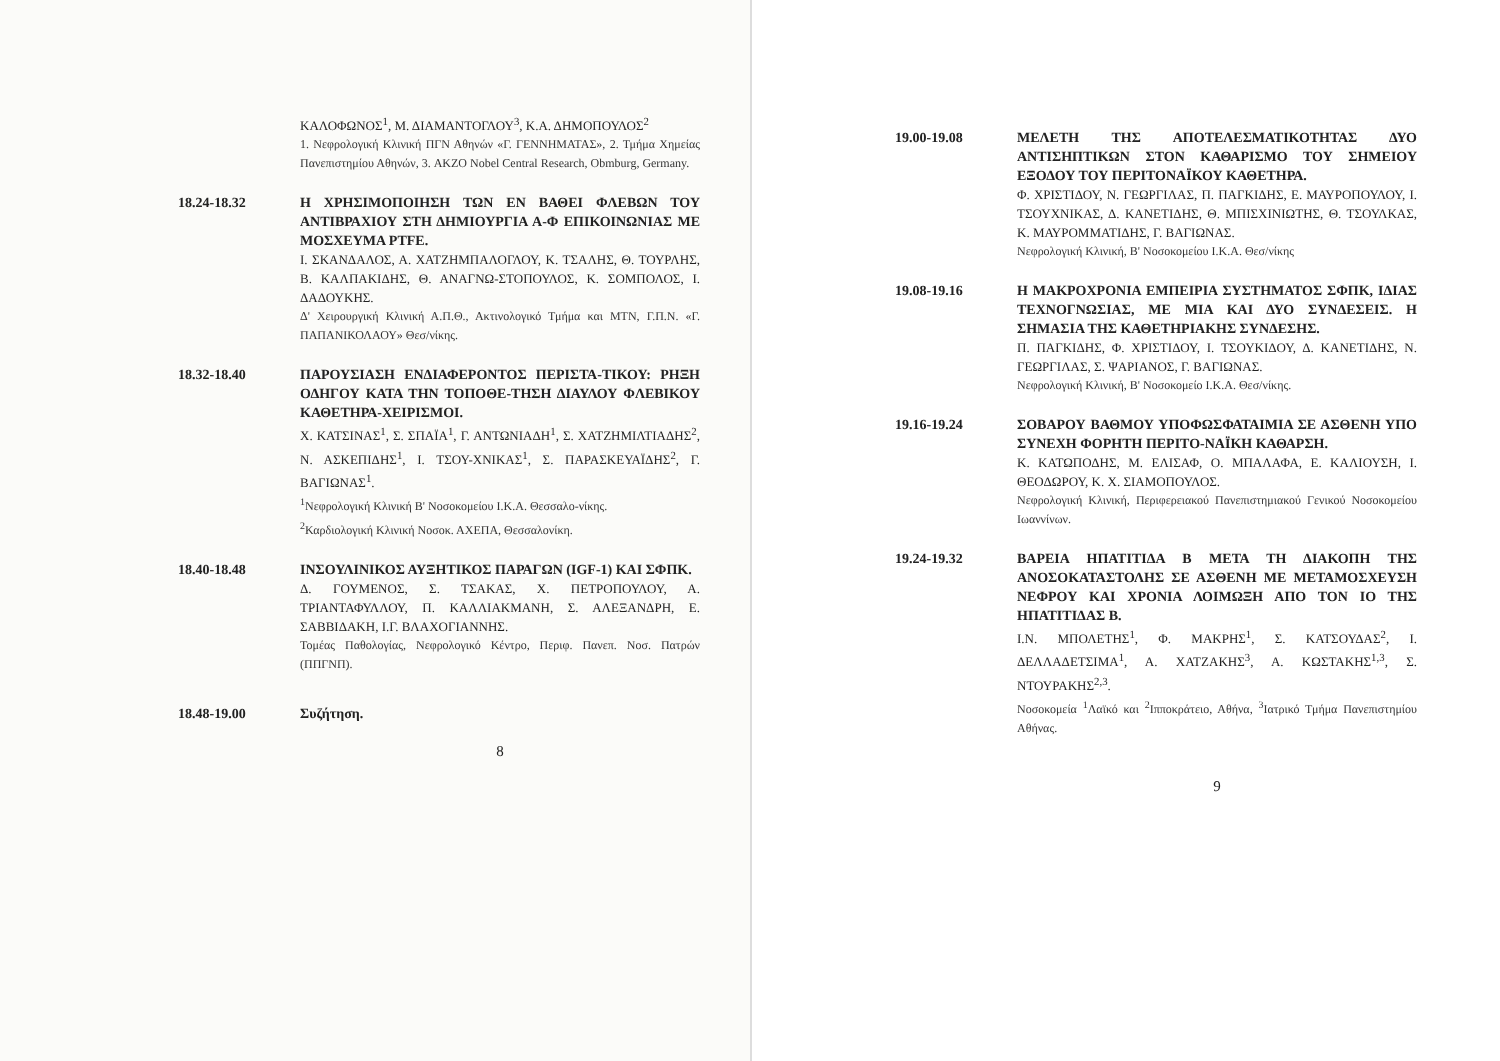ΚΑΛΟΦΩΝΟΣ<sup>1</sup>, Μ. ΔΙΑΜΑΝΤΟΓΛΟΥ<sup>3</sup>, Κ.Α. ΔΗΜΟΠΟΥΛΟΣ<sup>2</sup>
1. Νεφρολογική Κλινική ΠΓΝ Αθηνών «Γ. ΓΕΝΝΗΜΑΤΑΣ», 2. Τμήμα Χημείας Πανεπιστημίου Αθηνών, 3. AKZO Nobel Central Research, Obmburg, Germany.
18.24-18.32 Η ΧΡΗΣΙΜΟΠΟΙΗΣΗ ΤΩΝ ΕΝ ΒΑΘΕΙ ΦΛΕΒΩΝ ΤΟΥ ΑΝΤΙΒΡΑΧΙΟΥ ΣΤΗ ΔΗΜΙΟΥΡΓΙΑ Α-Φ ΕΠΙΚΟΙΝΩΝΙΑΣ ΜΕ ΜΟΣΧΕΥΜΑ PTFE.
Ι. ΣΚΑΝΔΑΛΟΣ, Α. ΧΑΤΖΗΜΠΑΛΟΓΛΟΥ, Κ. ΤΣΑΛΗΣ, Θ. ΤΟΥΡΛΗΣ, Β. ΚΑΛΠΑΚΙΔΗΣ, Θ. ΑΝΑΓΝΩ-ΣΤΟΠΟΥΛΟΣ, Κ. ΣΟΜΠΟΛΟΣ, Ι. ΔΑΔΟΥΚΗΣ.
Δ' Χειρουργική Κλινική Α.Π.Θ., Ακτινολογικό Τμήμα και ΜΤΝ, Γ.Π.Ν. «Γ. ΠΑΠΑΝΙΚΟΛΑΟΥ» Θεσ/νίκης.
18.32-18.40 ΠΑΡΟΥΣΙΑΣΗ ΕΝΔΙΑΦΕΡΟΝΤΟΣ ΠΕΡΙΣΤΑ-ΤΙΚΟΥ: ΡΗΞΗ ΟΔΗΓΟΥ ΚΑΤΑ ΤΗΝ ΤΟΠΟΘΕ-ΤΗΣΗ ΔΙΑΥΛΟΥ ΦΛΕΒΙΚΟΥ ΚΑΘΕΤΗΡΑ-ΧΕΙΡΙΣΜΟΙ.
Χ. ΚΑΤΣΙΝΑΣ<sup>1</sup>, Σ. ΣΠΑΪΑ<sup>1</sup>, Γ. ΑΝΤΩΝΙΑΔΗ<sup>1</sup>, Σ. ΧΑΤΖΗΜΙΛΤΙΑΔΗΣ<sup>2</sup>, Ν. ΑΣΚΕΠΙΔΗΣ<sup>1</sup>, Ι. ΤΣΟΥ-ΧΝΙΚΑΣ<sup>1</sup>, Σ. ΠΑΡΑΣΚΕΥΑΪΔΗΣ<sup>2</sup>, Γ. ΒΑΓΙΩΝΑΣ<sup>1</sup>.
<sup>1</sup> Νεφρολογική Κλινική Β' Νοσοκομείου Ι.Κ.Α. Θεσσαλο-νίκης.
<sup>2</sup> Καρδιολογική Κλινική Νοσοκ. ΑΧΕΠΑ, Θεσσαλονίκη.
18.40-18.48 ΙΝΣΟΥΛΙΝΙΚΟΣ ΑΥΞΗΤΙΚΟΣ ΠΑΡΑΓΩΝ (IGF-1) ΚΑΙ ΣΦΠΚ.
Δ. ΓΟΥΜΕΝΟΣ, Σ. ΤΣΑΚΑΣ, Χ. ΠΕΤΡΟΠΟΥΛΟΥ, Α. ΤΡΙΑΝΤΑΦΥΛΛΟΥ, Π. ΚΑΛΛΙΑΚΜΑΝΗ, Σ. ΑΛΕΞΑΝΔΡΗ, Ε. ΣΑΒΒΙΔΑΚΗ, Ι.Γ. ΒΛΑΧΟΓΙΑΝΝΗΣ.
Τομέας Παθολογίας, Νεφρολογικό Κέντρο, Περιφ. Πανεπ. Νοσ. Πατρών (ΠΠΓΝΠ).
18.48-19.00 Συζήτηση.
8
19.00-19.08 ΜΕΛΕΤΗ ΤΗΣ ΑΠΟΤΕΛΕΣΜΑΤΙΚΟΤΗΤΑΣ ΔΥΟ ΑΝΤΙΣΗΠΤΙΚΩΝ ΣΤΟΝ ΚΑΘΑΡΙΣΜΟ ΤΟΥ ΣΗΜΕΙΟΥ ΕΞΟΔΟΥ ΤΟΥ ΠΕΡΙΤΟΝΑΪΚΟΥ ΚΑΘΕΤΗΡΑ.
Φ. ΧΡΙΣΤΙΔΟΥ, Ν. ΓΕΩΡΓΙΛΑΣ, Π. ΠΑΓΚΙΔΗΣ, Ε. ΜΑΥΡΟΠΟΥΛΟΥ, Ι. ΤΣΟΥΧΝΙΚΑΣ, Δ. ΚΑΝΕΤΙΔΗΣ, Θ. ΜΠΙΣΧΙΝΙΩΤΗΣ, Θ. ΤΣΟΥΛΚΑΣ, Κ. ΜΑΥΡΟΜΜΑΤΙΔΗΣ, Γ. ΒΑΓΙΩΝΑΣ.
Νεφρολογική Κλινική, Β' Νοσοκομείου Ι.Κ.Α. Θεσ/νίκης
19.08-19.16 Η ΜΑΚΡΟΧΡΟΝΙΑ ΕΜΠΕΙΡΙΑ ΣΥΣΤΗΜΑΤΟΣ ΣΦΠΚ, ΙΔΙΑΣ ΤΕΧΝΟΓΝΩΣΙΑΣ, ΜΕ ΜΙΑ ΚΑΙ ΔΥΟ ΣΥΝΔΕΣΕΙΣ. Η ΣΗΜΑΣΙΑ ΤΗΣ ΚΑΘΕΤΗΡΙΑΚΗΣ ΣΥΝΔΕΣΗΣ.
Π. ΠΑΓΚΙΔΗΣ, Φ. ΧΡΙΣΤΙΔΟΥ, Ι. ΤΣΟΥΚΙΔΟΥ, Δ. ΚΑΝΕΤΙΔΗΣ, Ν. ΓΕΩΡΓΙΛΑΣ, Σ. ΨΑΡΙΑΝΟΣ, Γ. ΒΑΓΙΩΝΑΣ.
Νεφρολογική Κλινική, Β' Νοσοκομείο Ι.Κ.Α. Θεσ/νίκης.
19.16-19.24 ΣΟΒΑΡΟΥ ΒΑΘΜΟΥ ΥΠΟΦΩΣΦΑΤΑΙΜΙΑ ΣΕ ΑΣΘΕΝΗ ΥΠΟ ΣΥΝΕΧΗ ΦΟΡΗΤΗ ΠΕΡΙΤΟ-ΝΑΪΚΗ ΚΑΘΑΡΣΗ.
Κ. ΚΑΤΩΠΟΔΗΣ, Μ. ΕΛΙΣΑΦ, Ο. ΜΠΑΛΑΦΑ, Ε. ΚΑΛΙΟΥΣΗ, Ι. ΘΕΟΔΩΡΟΥ, Κ. Χ. ΣΙΑΜΟΠΟΥΛΟΣ.
Νεφρολογική Κλινική, Περιφερειακού Πανεπιστημιακού Γενικού Νοσοκομείου Ιωαννίνων.
19.24-19.32 ΒΑΡΕΙΑ ΗΠΑΤΙΤΙΔΑ Β ΜΕΤΑ ΤΗ ΔΙΑΚΟΠΗ ΤΗΣ ΑΝΟΣΟΚΑΤΑΣΤΟΛΗΣ ΣΕ ΑΣΘΕΝΗ ΜΕ ΜΕΤΑΜΟΣΧΕΥΣΗ ΝΕΦΡΟΥ ΚΑΙ ΧΡΟΝΙΑ ΛΟΙΜΩΞΗ ΑΠΟ ΤΟΝ ΙΟ ΤΗΣ ΗΠΑΤΙΤΙΔΑΣ Β.
Ι.Ν. ΜΠΟΛΕΤΗΣ<sup>1</sup>, Φ. ΜΑΚΡΗΣ<sup>1</sup>, Σ. ΚΑΤΣΟΥΔΑΣ<sup>2</sup>, Ι. ΔΕΛΛΑΔΕΤΣΙΜΑ<sup>1</sup>, Α. ΧΑΤΖΑΚΗΣ<sup>3</sup>, Α. ΚΩΣΤΑΚΗΣ<sup>1,3</sup>, Σ. ΝΤΟΥΡΑΚΗΣ<sup>2,3</sup>.
Νοσοκομεία <sup>1</sup>Λαϊκό και <sup>2</sup>Ιπποκράτειο, Αθήνα, <sup>3</sup>Ιατρικό Τμήμα Πανεπιστημίου Αθήνας.
9